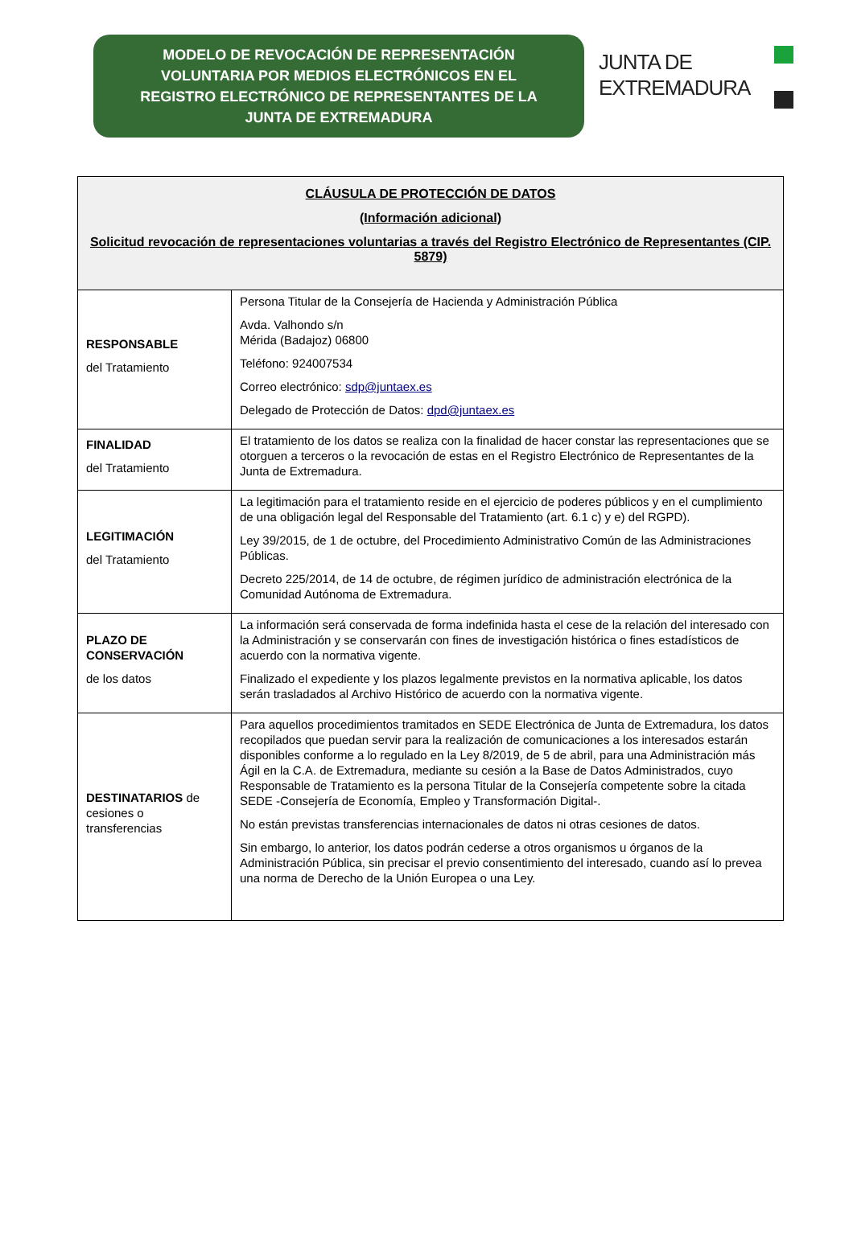MODELO DE REVOCACIÓN DE REPRESENTACIÓN
VOLUNTARIA POR MEDIOS ELECTRÓNICOS EN EL
REGISTRO ELECTRÓNICO DE REPRESENTANTES DE LA
JUNTA DE EXTREMADURA
JUNTA DE
EXTREMADURA
| CLÁUSULA DE PROTECCIÓN DE DATOS (Información adicional) Solicitud revocación de representaciones voluntarias a través del Registro Electrónico de Representantes (CIP. 5879) | |
| --- | --- |
| RESPONSABLE del Tratamiento | Persona Titular de la Consejería de Hacienda y Administración Pública Avda. Valhondo s/n Mérida (Badajoz) 06800 Teléfono: 924007534 Correo electrónico: sdp@juntaex.es Delegado de Protección de Datos: dpd@juntaex.es |
| FINALIDAD del Tratamiento | El tratamiento de los datos se realiza con la finalidad de hacer constar las representaciones que se otorguen a terceros o la revocación de estas en el Registro Electrónico de Representantes de la Junta de Extremadura. |
| LEGITIMACIÓN del Tratamiento | La legitimación para el tratamiento reside en el ejercicio de poderes públicos y en el cumplimiento de una obligación legal del Responsable del Tratamiento (art. 6.1 c) y e) del RGPD). Ley 39/2015, de 1 de octubre, del Procedimiento Administrativo Común de las Administraciones Públicas. Decreto 225/2014, de 14 de octubre, de régimen jurídico de administración electrónica de la Comunidad Autónoma de Extremadura. |
| PLAZO DE CONSERVACIÓN de los datos | La información será conservada de forma indefinida hasta el cese de la relación del interesado con la Administración y se conservarán con fines de investigación histórica o fines estadísticos de acuerdo con la normativa vigente. Finalizado el expediente y los plazos legalmente previstos en la normativa aplicable, los datos serán trasladados al Archivo Histórico de acuerdo con la normativa vigente. |
| DESTINATARIOS de cesiones o transferencias | Para aquellos procedimientos tramitados en SEDE Electrónica de Junta de Extremadura, los datos recopilados que puedan servir para la realización de comunicaciones a los interesados estarán disponibles conforme a lo regulado en la Ley 8/2019, de 5 de abril, para una Administración más Ágil en la C.A. de Extremadura, mediante su cesión a la Base de Datos Administrados, cuyo Responsable de Tratamiento es la persona Titular de la Consejería competente sobre la citada SEDE -Consejería de Economía, Empleo y Transformación Digital-. No están previstas transferencias internacionales de datos ni otras cesiones de datos. Sin embargo, lo anterior, los datos podrán cederse a otros organismos u órganos de la Administración Pública, sin precisar el previo consentimiento del interesado, cuando así lo prevea una norma de Derecho de la Unión Europea o una Ley. |